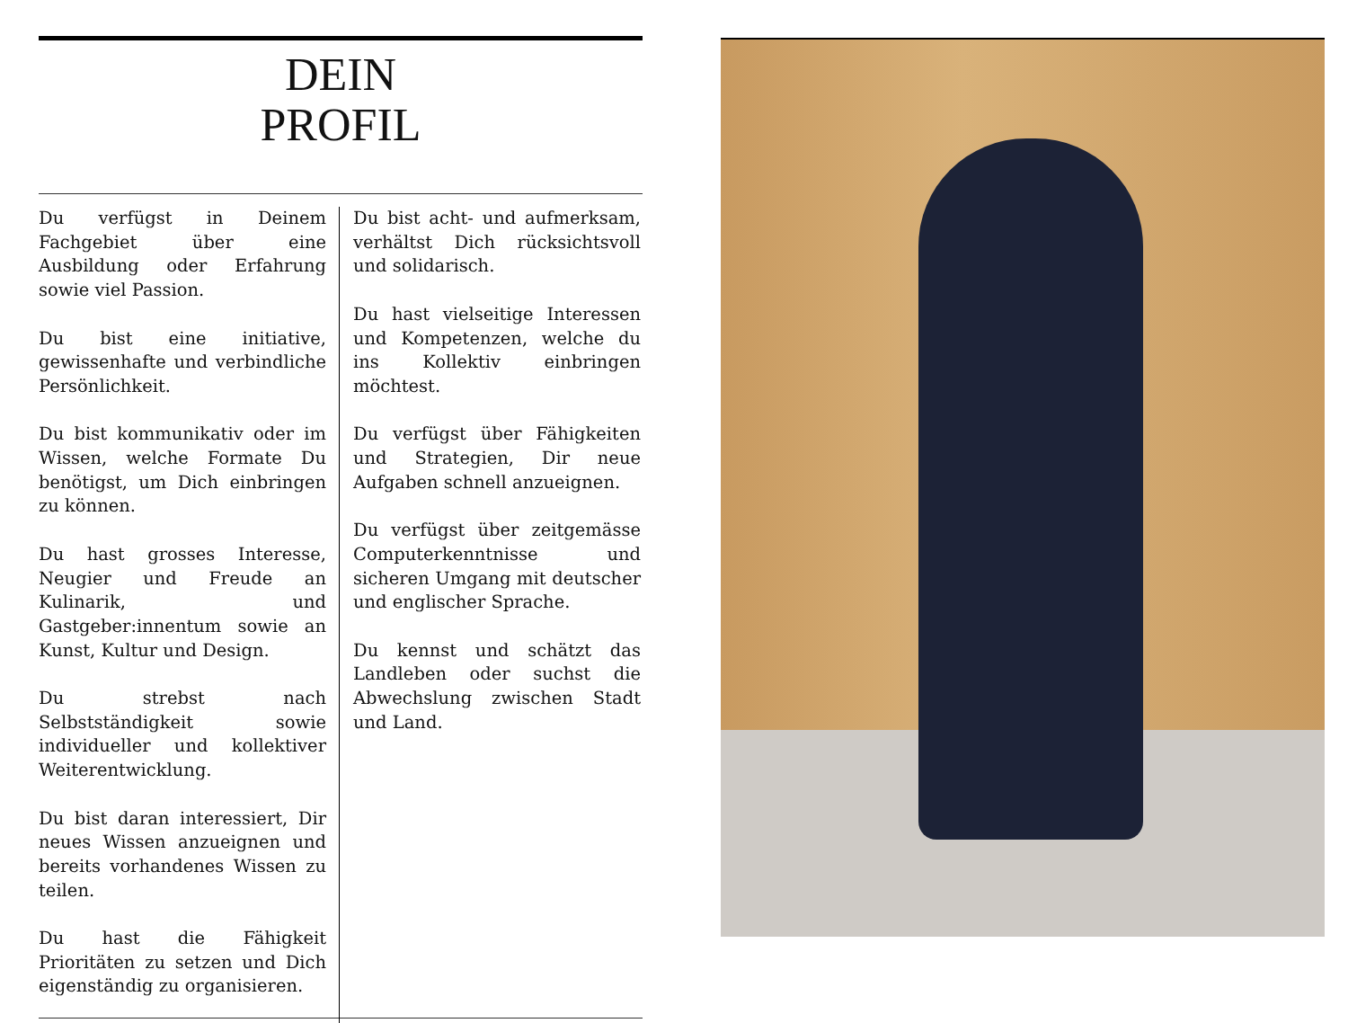DEIN
PROFIL
Du verfügst in Deinem Fachgebiet über eine Ausbildung oder Erfahrung sowie viel Passion.
Du bist eine initiative, gewissenhafte und verbindliche Persönlichkeit.
Du bist kommunikativ oder im Wissen, welche Formate Du benötigst, um Dich einbringen zu können.
Du hast grosses Interesse, Neugier und Freude an Kulinarik, und Gastgeber:innentum sowie an Kunst, Kultur und Design.
Du strebst nach Selbstständigkeit sowie individueller und kollektiver Weiterentwicklung.
Du bist daran interessiert, Dir neues Wissen anzueignen und bereits vorhandenes Wissen zu teilen.
Du hast die Fähigkeit Prioritäten zu setzen und Dich eigenständig zu organisieren.
Du bist acht- und aufmerksam, verhältst Dich rücksichtsvoll und solidarisch.
Du hast vielseitige Interessen und Kompetenzen, welche du ins Kollektiv einbringen möchtest.
Du verfügst über Fähigkeiten und Strategien, Dir neue Aufgaben schnell anzueignen.
Du verfügst über zeitgemässe Computerkenntnisse und sicheren Umgang mit deutscher und englischer Sprache.
Du kennst und schätzt das Landleben oder suchst die Abwechslung zwischen Stadt und Land.